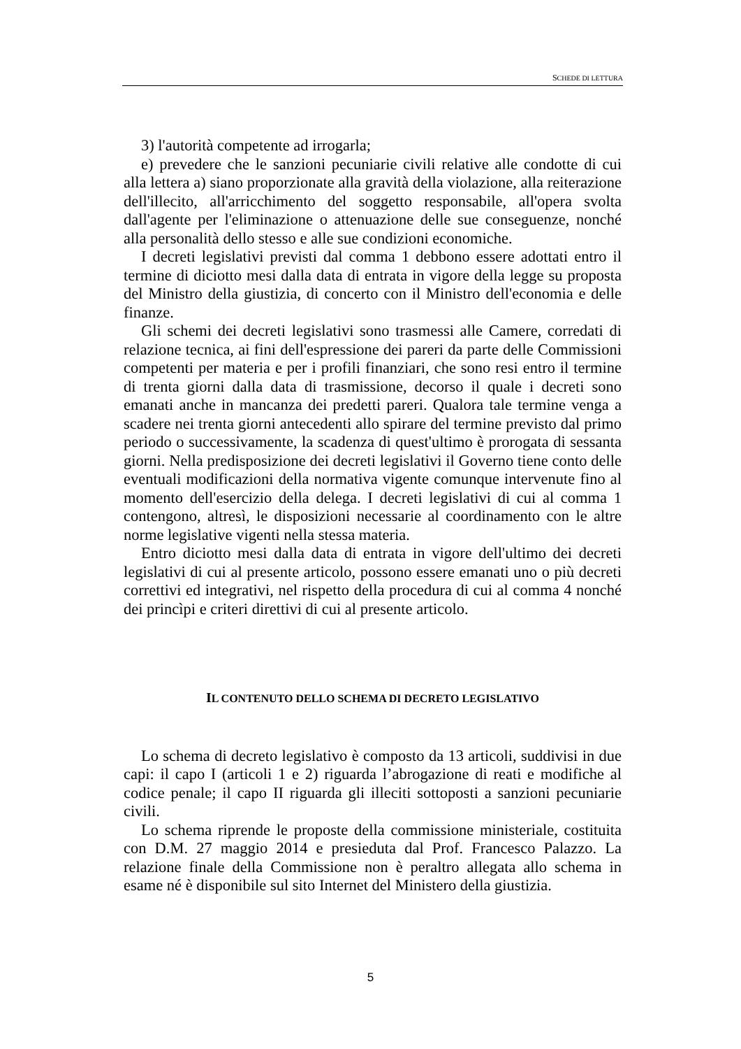SCHEDE DI LETTURA
3) l'autorità competente ad irrogarla;
e) prevedere che le sanzioni pecuniarie civili relative alle condotte di cui alla lettera a) siano proporzionate alla gravità della violazione, alla reiterazione dell'illecito, all'arricchimento del soggetto responsabile, all'opera svolta dall'agente per l'eliminazione o attenuazione delle sue conseguenze, nonché alla personalità dello stesso e alle sue condizioni economiche.
I decreti legislativi previsti dal comma 1 debbono essere adottati entro il termine di diciotto mesi dalla data di entrata in vigore della legge su proposta del Ministro della giustizia, di concerto con il Ministro dell'economia e delle finanze.
Gli schemi dei decreti legislativi sono trasmessi alle Camere, corredati di relazione tecnica, ai fini dell'espressione dei pareri da parte delle Commissioni competenti per materia e per i profili finanziari, che sono resi entro il termine di trenta giorni dalla data di trasmissione, decorso il quale i decreti sono emanati anche in mancanza dei predetti pareri. Qualora tale termine venga a scadere nei trenta giorni antecedenti allo spirare del termine previsto dal primo periodo o successivamente, la scadenza di quest'ultimo è prorogata di sessanta giorni. Nella predisposizione dei decreti legislativi il Governo tiene conto delle eventuali modificazioni della normativa vigente comunque intervenute fino al momento dell'esercizio della delega. I decreti legislativi di cui al comma 1 contengono, altresì, le disposizioni necessarie al coordinamento con le altre norme legislative vigenti nella stessa materia.
Entro diciotto mesi dalla data di entrata in vigore dell'ultimo dei decreti legislativi di cui al presente articolo, possono essere emanati uno o più decreti correttivi ed integrativi, nel rispetto della procedura di cui al comma 4 nonché dei princìpi e criteri direttivi di cui al presente articolo.
IL CONTENUTO DELLO SCHEMA DI DECRETO LEGISLATIVO
Lo schema di decreto legislativo è composto da 13 articoli, suddivisi in due capi: il capo I (articoli 1 e 2) riguarda l’abrogazione di reati e modifiche al codice penale; il capo II riguarda gli illeciti sottoposti a sanzioni pecuniarie civili.
Lo schema riprende le proposte della commissione ministeriale, costituita con D.M. 27 maggio 2014 e presieduta dal Prof. Francesco Palazzo. La relazione finale della Commissione non è peraltro allegata allo schema in esame né è disponibile sul sito Internet del Ministero della giustizia.
5